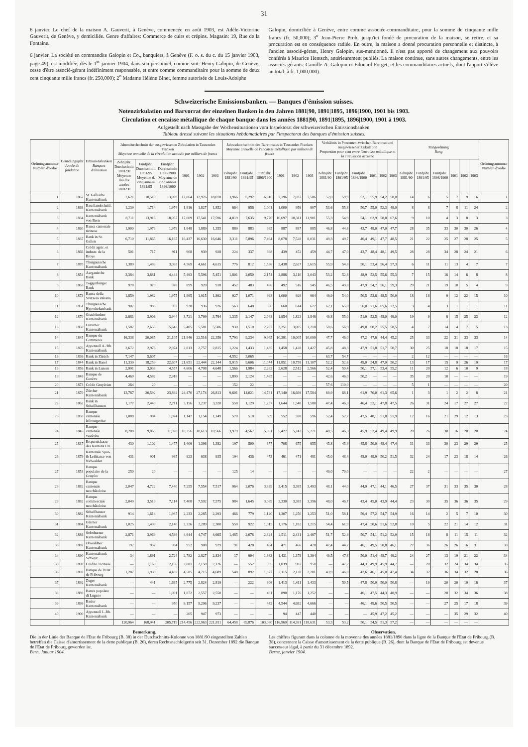31
6 janvier. Le chef de la maison A. Gauverit, à Genève, commencée en août 1903, est Adèle-Victorine Gauverit, de Genève, y domiciliée. Genre d'affaires: Commerce de cuirs et crépins. Magasin: 19, Rue de la Fontaine.
6 janvier. La société en commandite Galopin et Co., banquiers, à Genève (F. o. s. du c. du 15 janvier 1903, page 49), est modifiée, dès le 1<sup>er</sup> janvier 1904, dans son personnel, comme suit: Henry Galopin, de Genève, cesse d'être associé-gérant indéfiniment responsable, et entre comme commanditaire pour la somme de deux cent cinquante mille francs (fr. 250,000); 2<sup>o</sup> Madame Hélène Binet, femme autorisée de Louis-Adolphe
Galopin, domiciliée à Genève, entre comme associée-commanditaire, pour la somme de cinquante mille francs (fr. 50,000); 3<sup>o</sup> Jean-Pierre Proh, jusqu'ici fondé de procuration de la maison, se retire, et sa procuration est en conséquence radiée. En outre, la maison a donné procuration personnelle et distincte, à l'ancien associé-gérant, Henry Galopin, sus-mentionné. Il n'est pas apporté de changement aux pouvoirs conférés à Maurice Hentsch, antérieurement publiés. La maison continue, sans autres changements, entre les associés-gérants: Camille-A. Galopin et Edouard Forget, et les commanditaires actuels, dont l'apport s'élève au total: à fr. 1,000,000).
Schweizerische Emissionsbanken. — Banques d'émission suisses.
Notenzirkulation und Barvorrat der einzelnen Banken in den Jahren 1881|90, 1891|1895, 1896|1900, 1901 bis 1903.
Circulation et encaisse métallique de chaque banque dans les années 1881|90, 1891|1895, 1896|1900, 1901 à 1903.
Aufgestellt nach Massgabe der Wochensituationen vom Inspektorat der schweizerischen Emissionsbanken.
Tableau dressé suivant les situations hebdomadaires par l'inspectorat des banques d'émission suisses.
| Ordnungsnummer Numéro d'ordre | Gründungsjahr Année de fondation | Emissionsbanken Banques d'émission | Jahresdurchschnitt der ausgewiesenen Zirkulation in Tausenden Franken Moyenne annuelle de la circulation accusée par milliers de francs | | | | | | Jahresdurchschnitt des Barvorrates in Tausenden Franken Moyenne annuelle de l'encaisse métallique par milliers de francs | | | | | | Verhältnis in Prozenten zwischen Barvorrat und ausgewiesener Zirkulation Proportion pour cent entre l'encaisse métallique et la circulation accusée | | | | | | Rangordnung Rang | | | | | | Ordnungsnummer Numéro d'ordre |
| --- | --- | --- | --- | --- | --- | --- | --- | --- | --- | --- | --- | --- | --- | --- | --- | --- | --- | --- | --- | --- | --- | --- | --- | --- | --- | --- | --- |
| | | | Zehnjähr. Durchschnitt 1881/90 Moyenne des dix années 1881/90 | Fünfjähr. Durchschnitt 1891/95 Moyenne d. cinq années 1891/95 | Fünfjähr. Durchschnitt 1896/1900 Moyenne de cinq années 1896/1900 | 1901 | 1902 | 1903 | Zehnjähr. 1881/90 | Fünfjähr. 1891/95 | Fünfjähr. 1896/1900 | 1901 | 1902 | 1903 | Zehnjähr. 1881/90 | Fünfjähr. 1891/95 | Fünfjähr. 1896/1900 | 1901 | 1902 | 1903 | Zehnjähr. 1881/90 | Fünfjähr. 1891/95 | Fünfjähr. 1896/1900 | 1901 | 1902 | 1903 | |
| 1 | 1867 | St. Gallische Kantonalbank | 7,621 | 10,510 | 13,089 | 12,864 | 12,976 | 18,078 | 3,966 | 6,292 | 6,816 | 7,196 | 7,037 | 7,586 | 52,0 | 59,9 | 52,1 | 55,9 | 54,2 | 58,0 | 14 | 6 | 5 | 7 | 9 | 6 | 1 |
| 2 | 1868 | Basellandschaftl. Kantonalbank | 1,239 | 1,714 | 1,974 | 1,816 | 1,827 | 1,852 | 664 | 956 | 1,001 | 1,000 | 956 | 907 | 53,6 | 55,8 | 50,7 | 55,0 | 52,3 | 49,0 | 8 | 8 | 7 | 8 | 11 | 24 | 2 |
| 3 | 1834 | Kantonalbank von Bern | 8,711 | 13,916 | 18,057 | 17,009 | 17,541 | 17,596 | 4,819 | 7,635 | 9,776 | 10,697 | 10,311 | 11,901 | 55,3 | 54,9 | 54,1 | 62,9 | 58,8 | 67,6 | 9 | 10 | 4 | 3 | 8 | 3 | 3 |
| 4 | 1860 | Banca cantonale ticinese | 1,900 | 1,973 | 1,979 | 1,848 | 1,889 | 1,355 | 889 | 883 | 865 | 887 | 887 | 885 | 46,8 | 44,8 | 43,7 | 48,0 | 47,0 | 47,7 | 28 | 35 | 33 | 30 | 30 | 26 | 4 |
| 5 | 1837 | Bank in St. Gallen | 6,710 | 11,865 | 16,167 | 16,437 | 16,630 | 16,646 | 3,311 | 5,896 | 7,494 | 8,078 | 7,528 | 8,031 | 49,3 | 49,7 | 46,4 | 49,1 | 47,7 | 48,5 | 21 | 22 | 25 | 27 | 28 | 25 | 5 |
| 6 | 1866 | Crédit agric. et industr. de la Broye | 501 | 717 | 911 | 908 | 939 | 928 | 224 | 337 | 398 | 439 | 452 | 459 | 44,7 | 47,0 | 43,7 | 48,4 | 48,1 | 49,5 | 28 | 28 | 34 | 28 | 24 | 21 | 6 |
| 7 | 1870 | Thurgauische Kantonalbank | 1,389 | 1,483 | 3,065 | 4,569 | 4,661 | 4,615 | 776 | 812 | 1,536 | 2,438 | 2,627 | 2,615 | 55,9 | 54,8 | 50,1 | 53,4 | 56,4 | 57,3 | 6 | 11 | 11 | 13 | 4 | 7 | 7 |
| 8 | 1854 | Aargauische Bank | 3,384 | 3,881 | 4,444 | 5,493 | 5,596 | 5,451 | 1,801 | 2,050 | 2,174 | 2,886 | 3,110 | 3,043 | 53,2 | 52,8 | 48,9 | 52,5 | 55,6 | 55,3 | 7 | 15 | 16 | 14 | 6 | 8 | 8 |
| 9 | 1863 | Toggenburger Bank | 978 | 970 | 978 | 899 | 920 | 918 | 452 | 483 | 466 | 492 | 516 | 545 | 46,5 | 49,8 | 47,9 | 54,7 | 56,1 | 59,3 | 29 | 21 | 19 | 10 | 5 | 4 | 9 |
| 10 | 1873 | Banca della Svizzera italiana | 1,859 | 1,982 | 1,975 | 1,865 | 1,915 | 1,892 | 927 | 1,071 | 998 | 1,000 | 929 | 964 | 49,9 | 54,0 | 50,5 | 53,6 | 48,5 | 50,9 | 18 | 18 | 9 | 12 | 22 | 15 | 10 |
| 11 | 1851 | Thurgauische Hypothekenbank | 907 | 985 | 992 | 928 | 936 | 926 | 563 | 648 | 556 | 660 | 614 | 672 | 62,1 | 65,8 | 56,0 | 71,6 | 65,6 | 72,5 | 3 | 4 | 3 | 1 | 1 | 1 | 11 |
| 12 | 1870 | Graubündner Kantonalbank | 2,681 | 3,906 | 3,944 | 3,721 | 3,799 | 3,764 | 1,335 | 2,147 | 2,048 | 1,954 | 1,823 | 1,846 | 49,8 | 55,0 | 51,9 | 52,5 | 48,0 | 49,0 | 19 | 9 | 6 | 15 | 25 | 23 | 12 |
| 13 | 1850 | Luzerner Kantonalbank | 1,587 | 2,655 | 5,643 | 5,405 | 5,581 | 5,506 | 930 | 1,510 | 2,767 | 3,251 | 3,005 | 3,218 | 58,6 | 56,9 | 49,0 | 60,2 | 55,5 | 58,5 | 4 | 7 | 14 | 4 | 7 | 5 | 13 |
| 14 | 1845 | Banque du Commerce | 16,338 | 20,085 | 21,105 | 21,846 | 22,516 | 22,356 | 7,793 | 9,234 | 9,945 | 10,391 | 10,005 | 10,099 | 47,7 | 46,0 | 47,2 | 47,6 | 44,4 | 45,2 | 25 | 33 | 22 | 31 | 33 | 33 | 14 |
| 15 | 1876 | Appenzell A./Rh. Kantonalbank | 2,672 | 2,976 | 2,974 | 2,813 | 2,757 | 2,815 | 1,224 | 1,433 | 1,435 | 1,458 | 1,428 | 1,427 | 45,8 | 48,3 | 47,9 | 51,8 | 51,7 | 50,7 | 30 | 25 | 18 | 18 | 18 | 17 | 15 |
| 16 | 1836 | Bank in Zürich | 7,147 | 5,607 | — | — | — | — | 4,552 | 3,065 | — | — | — | — | 63,7 | 54,7 | — | — | — | — | 2 | 12 | — | — | — | — | 16 |
| 17 | 1844 | Bank in Basel | 11,339 | 18,259 | 22,607 | 21,651 | 22,444 | 22,144 | 5,915 | 9,606 | 11,074 | 11,851 | 10,758 | 11,107 | 52,2 | 52,6 | 49,0 | 54,8 | 47,9 | 50,2 | 13 | 17 | 15 | 9 | 26 | 19 | 17 |
| 18 | 1856 | Bank in Luzern | 2,991 | 3,038 | 4,557 | 4,606 | 4,708 | 4,648 | 1,566 | 1,984 | 2,282 | 2,628 | 2,512 | 2,566 | 52,4 | 50,4 | 50,1 | 57,1 | 53,4 | 55,2 | 11 | 20 | 12 | 6 | 10 | 9 | 18 |
| 19 | 1848 | Banque de Genève | 4,460 | 4,582 | 2,918 | — | — | — | 1,899 | 2,124 | 1,465 | — | — | — | 42,6 | 46,0 | 50,2 | — | — | — | 35 | 20 | 10 | — | — | — | 19 |
| 20 | 1873 | Crédit Gruyérien | 264 | 20 | — | — | — | — | 152 | 22 | — | — | — | — | 57,6 | 110,0 | — | — | — | — | 5 | 1 | — | — | — | — | 20 |
| 21 | 1870 | Zürcher Kantonalbank | 13,787 | 20,592 | 23,892 | 24,470 | 27,174 | 26,813 | 9,601 | 14,021 | 14,781 | 17,140 | 16,669 | 17,584 | 69,9 | 68,1 | 61,9 | 70,0 | 61,3 | 65,6 | 1 | 3 | 1 | 2 | 2 | 8 | 21 |
| 22 | 1862 | Bank in Schaffhausen | 1,177 | 2,440 | 2,711 | 3,156 | 3,237 | 3,320 | 558 | 1,129 | 1,257 | 1,644 | 1,548 | 1,580 | 47,4 | 46,3 | 46,4 | 52,1 | 47,8 | 47,5 | 26 | 31 | 24 | 17 | 27 | 27 | 22 |
| 23 | 1850 | Banque cantonale fribourgeoise | 1,088 | 984 | 1,074 | 1,147 | 1,154 | 1,149 | 570 | 518 | 509 | 552 | 598 | 596 | 52,4 | 52,7 | 47,5 | 48,1 | 51,8 | 51,9 | 12 | 16 | 21 | 29 | 12 | 13 | 23 |
| 24 | 1845 | Banque cantonale vaudoise | 8,208 | 9,865 | 11,028 | 10,356 | 10,613 | 10,566 | 3,979 | 4,567 | 5,061 | 5,427 | 5,242 | 5,271 | 48,5 | 46,3 | 45,9 | 52,4 | 49,4 | 49,9 | 20 | 26 | 30 | 16 | 20 | 20 | 24 |
| 25 | 1837 | Ersparniskasse des Kantons Uri | 430 | 1,102 | 1,477 | 1,406 | 1,396 | 1,382 | 197 | 500 | 677 | 708 | 675 | 655 | 45,8 | 45,4 | 45,8 | 50,0 | 48,4 | 47,4 | 31 | 33 | 30 | 23 | 29 | 29 | 25 |
| 26 | 1879 | Kantonale Spar- & Leihkasse von Nidwalden | 431 | 901 | 985 | 923 | 938 | 935 | 194 | 436 | 473 | 461 | 471 | 481 | 45,0 | 48,4 | 48,0 | 49,9 | 50,2 | 51,5 | 32 | 24 | 17 | 23 | 18 | 14 | 26 |
| 27 | 1853 | Banque populaire de la Gruyère | 250 | 20 | — | — | — | — | 125 | 14 | — | — | — | — | 49,0 | 70,0 | — | — | — | — | 22 | 2 | — | — | — | — | 27 |
| 28 | 1882 | Banque cantonale neuchâteloise | 2,047 | 4,722 | 7,440 | 7,255 | 7,554 | 7,517 | 964 | 2,076 | 3,339 | 3,415 | 3,385 | 3,493 | 48,1 | 44,0 | 44,9 | 47,1 | 44,1 | 46,5 | 27 | 37 | 31 | 33 | 35 | 30 | 28 |
| 29 | 1882 | Banque commerciale neuchâteloise | 2,049 | 3,519 | 7,114 | 7,408 | 7,592 | 7,575 | 984 | 1,645 | 3,089 | 3,330 | 3,385 | 3,396 | 48,0 | 46,7 | 43,4 | 45,0 | 43,9 | 44,4 | 23 | 30 | 35 | 36 | 36 | 35 | 29 |
| 30 | 1882 | Schaffhauser Kantonalbank | 914 | 1,614 | 1,987 | 2,233 | 2,285 | 2,293 | 466 | 779 | 1,120 | 1,307 | 1,250 | 1,253 | 51,0 | 58,1 | 56,4 | 57,2 | 54,7 | 54,9 | 16 | 14 | 2 | 5 | 7 | 10 | 30 |
| 31 | 1884 | Glarner Kantonalbank | 1,025 | 1,490 | 2,140 | 2,326 | 2,289 | 2,300 | 558 | 922 | 1,015 | 1,176 | 1,182 | 1,215 | 54,4 | 61,9 | 47,4 | 50,6 | 51,6 | 52,8 | 10 | 5 | 22 | 21 | 14 | 12 | 31 |
| 32 | 1886 | Solothurner Kantonalbank | 2,871 | 3,969 | 4,586 | 4,644 | 4,747 | 4,665 | 1,485 | 2,078 | 2,324 | 2,511 | 2,431 | 2,467 | 51,7 | 52,4 | 50,7 | 54,1 | 51,2 | 52,9 | 15 | 18 | 8 | 11 | 15 | 11 | 32 |
| 33 | 1887 | Obwaldner Kantonalbank | 192 | 957 | 984 | 952 | 908 | 929 | 91 | 428 | 454 | 471 | 466 | 428 | 47,4 | 44,7 | 46,1 | 49,5 | 50,8 | 46,1 | 27 | 36 | 26 | 26 | 16 | 31 | 33 |
| 34 | 1890 | Kantonalbank Schwyz | 34 | 1,891 | 2,724 | 2,782 | 2,827 | 2,834 | 17 | 904 | 1,363 | 1,431 | 1,378 | 1,394 | 49,5 | 47,8 | 50,0 | 51,4 | 48,7 | 49,2 | 24 | 27 | 13 | 19 | 21 | 22 | 34 |
| 35 | 1890 | Credito Ticinese | — | 1,169 | 2,156 | 2,081 | 2,150 | 2,126 | — | 552 | 955 | 1,039 | 987 | 950 | — | 47,2 | 44,3 | 49,9 | 45,9 | 44,7 | — | 20 | 32 | 24 | 34 | 34 | 35 |
| 36 | 1892 | Banque de l'Etat de Fribourg | 1,287 | 1,939 | 4,402 | 4,585 | 4,715 | 4,689 | 548 | 892 | 1,877 | 2,115 | 2,120 | 2,201 | 43,9 | 46,0 | 42,6 | 46,1 | 45,0 | 47,4 | 34 | 32 | 36 | 34 | 32 | 28 | 36 |
| 37 | 1892 | Zuger Kantonalbank | — | 441 | 1,685 | 2,775 | 2,824 | 2,819 | — | 222 | 806 | 1,413 | 1,411 | 1,433 | — | 50,5 | 47,8 | 50,9 | 50,0 | 50,8 | — | 19 | 20 | 20 | 19 | 16 | 37 |
| 38 | 1889 | Banca popolare di Lugano | — | — | 1,001 | 1,872 | 2,557 | 2,550 | — | — | 461 | 890 | 1,176 | 1,252 | — | — | 46,1 | 47,5 | 44,3 | 48,9 | — | — | 28 | 32 | 34 | 36 | 38 |
| 39 | 1899 | Basler Kantonalbank | — | — | 950 | 9,157 | 9,296 | 9,237 | — | — | 442 | 4,544 | 4,682 | 4,666 | — | — | 46,1 | 49,6 | 50,5 | 50,5 | — | — | 27 | 25 | 17 | 18 | 39 |
| 40 | 1900 | Appenzell I.-Rh. Kantonalbank | — | — | — | 205 | 947 | 973 | — | — | — | 94 | 447 | 440 | — | — | — | 45,9 | 47,2 | 45,2 | — | — | — | 35 | 29 | 32 | 40 |
| | | | 120,964 | 168,941 | 205,719 | 214,456 | 222,963 | 221,811 | 64,458 | 89,876 | 103,080 | 116,969 | 114,391 | 118,631 | 53,3 | 53,2 | 50,1 | 54,5 | 51,3 | 57,2 | — | — | — | — | — | — | |
Bemerkung.
Die in der Linie der Banque de l'Etat de Fribourg (B. 38) in der Durchschnitts-Kolonne von 1881/90 eingestellten Zahlen betreffen die Caisse d'amortissement de la dette publique (B. 26), deren Rechtsnachfolgerin seit 31. Dezember 1892 die Banque de l'Etat de Fribourg geworden ist.
Bern, Januar 1904.
Observation.
Les chiffres figurant dans la colonne de la moyenne des années 1881/1890 dans la ligne de la Banque de l'Etat de Fribourg (B. 38), concernent la Caisse d'amortissement de la dette publique (B. 26), dont la Banque de l'Etat de Fribourg est devenue successeur légal, à partir du 31 décembre 1892.
Berne, janvier 1904.